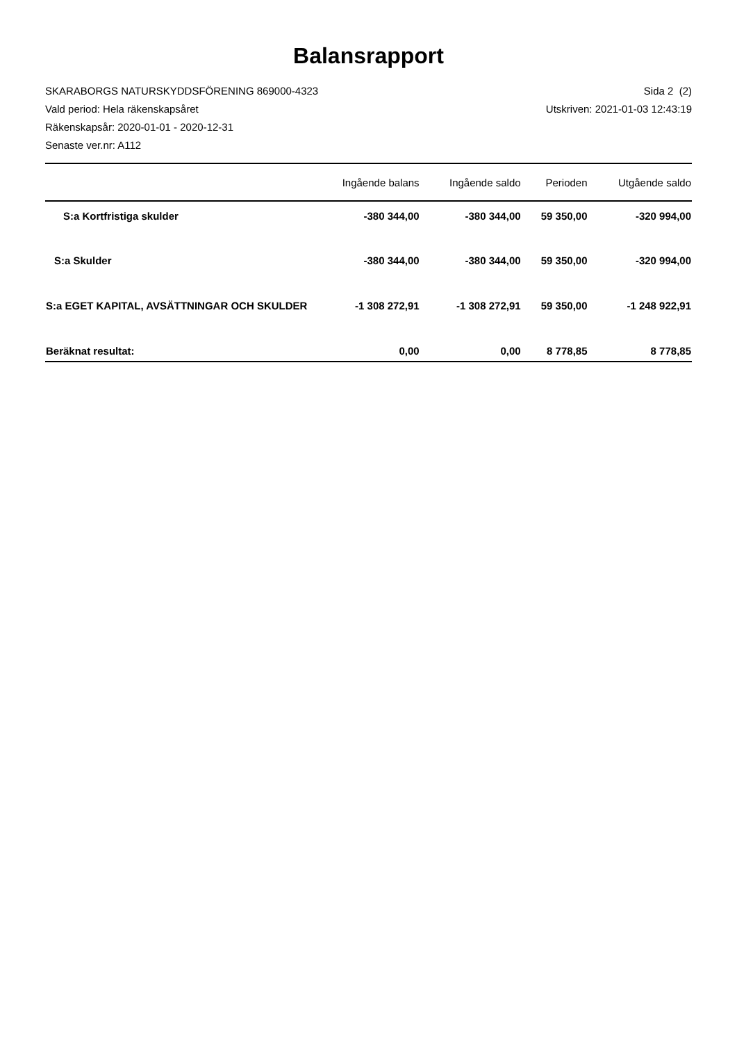Balansrapport
SKARABORGS NATURSKYDDSFÖRENING 869000-4323
Vald period: Hela räkenskapsåret
Räkenskapsår: 2020-01-01 - 2020-12-31
Senaste ver.nr: A112
Sida 2 (2)
Utskriven: 2021-01-03 12:43:19
| | Ingående balans | Ingående saldo | Perioden | Utgående saldo |
| --- | --- | --- | --- | --- |
| S:a Kortfristiga skulder | -380 344,00 | -380 344,00 | 59 350,00 | -320 994,00 |
| S:a Skulder | -380 344,00 | -380 344,00 | 59 350,00 | -320 994,00 |
| S:a EGET KAPITAL, AVSÄTTNINGAR OCH SKULDER | -1 308 272,91 | -1 308 272,91 | 59 350,00 | -1 248 922,91 |
| Beräknat resultat: | 0,00 | 0,00 | 8 778,85 | 8 778,85 |